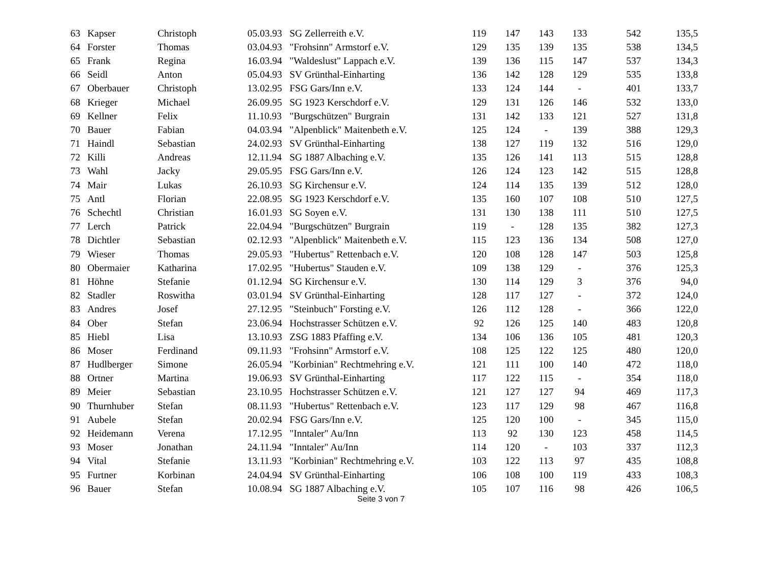| 63 | Kapser | Christoph | 05.03.93 | SG Zellerreith e.V. | 119 | 147 | 143 | 133 | 542 | 135,5 |
| 64 | Forster | Thomas | 03.04.93 | "Frohsinn" Armstorf e.V. | 129 | 135 | 139 | 135 | 538 | 134,5 |
| 65 | Frank | Regina | 16.03.94 | "Waldeslust" Lappach e.V. | 139 | 136 | 115 | 147 | 537 | 134,3 |
| 66 | Seidl | Anton | 05.04.93 | SV Grünthal-Einharting | 136 | 142 | 128 | 129 | 535 | 133,8 |
| 67 | Oberbauer | Christoph | 13.02.95 | FSG Gars/Inn e.V. | 133 | 124 | 144 | - | 401 | 133,7 |
| 68 | Krieger | Michael | 26.09.95 | SG 1923 Kerschdorf e.V. | 129 | 131 | 126 | 146 | 532 | 133,0 |
| 69 | Kellner | Felix | 11.10.93 | "Burgschützen" Burgrain | 131 | 142 | 133 | 121 | 527 | 131,8 |
| 70 | Bauer | Fabian | 04.03.94 | "Alpenblick" Maitenbeth e.V. | 125 | 124 | - | 139 | 388 | 129,3 |
| 71 | Haindl | Sebastian | 24.02.93 | SV Grünthal-Einharting | 138 | 127 | 119 | 132 | 516 | 129,0 |
| 72 | Killi | Andreas | 12.11.94 | SG 1887 Albaching e.V. | 135 | 126 | 141 | 113 | 515 | 128,8 |
| 73 | Wahl | Jacky | 29.05.95 | FSG Gars/Inn e.V. | 126 | 124 | 123 | 142 | 515 | 128,8 |
| 74 | Mair | Lukas | 26.10.93 | SG Kirchensur e.V. | 124 | 114 | 135 | 139 | 512 | 128,0 |
| 75 | Antl | Florian | 22.08.95 | SG 1923 Kerschdorf e.V. | 135 | 160 | 107 | 108 | 510 | 127,5 |
| 76 | Schechtl | Christian | 16.01.93 | SG Soyen e.V. | 131 | 130 | 138 | 111 | 510 | 127,5 |
| 77 | Lerch | Patrick | 22.04.94 | "Burgschützen" Burgrain | 119 | - | 128 | 135 | 382 | 127,3 |
| 78 | Dichtler | Sebastian | 02.12.93 | "Alpenblick" Maitenbeth e.V. | 115 | 123 | 136 | 134 | 508 | 127,0 |
| 79 | Wieser | Thomas | 29.05.93 | "Hubertus" Rettenbach e.V. | 120 | 108 | 128 | 147 | 503 | 125,8 |
| 80 | Obermaier | Katharina | 17.02.95 | "Hubertus" Stauden e.V. | 109 | 138 | 129 | - | 376 | 125,3 |
| 81 | Höhne | Stefanie | 01.12.94 | SG Kirchensur e.V. | 130 | 114 | 129 | 3 | 376 | 94,0 |
| 82 | Stadler | Roswitha | 03.01.94 | SV Grünthal-Einharting | 128 | 117 | 127 | - | 372 | 124,0 |
| 83 | Andres | Josef | 27.12.95 | "Steinbuch" Forsting e.V. | 126 | 112 | 128 | - | 366 | 122,0 |
| 84 | Ober | Stefan | 23.06.94 | Hochstrasser Schützen e.V. | 92 | 126 | 125 | 140 | 483 | 120,8 |
| 85 | Hiebl | Lisa | 13.10.93 | ZSG 1883 Pfaffing e.V. | 134 | 106 | 136 | 105 | 481 | 120,3 |
| 86 | Moser | Ferdinand | 09.11.93 | "Frohsinn" Armstorf e.V. | 108 | 125 | 122 | 125 | 480 | 120,0 |
| 87 | Hudlberger | Simone | 26.05.94 | "Korbinian" Rechtmehring e.V. | 121 | 111 | 100 | 140 | 472 | 118,0 |
| 88 | Ortner | Martina | 19.06.93 | SV Grünthal-Einharting | 117 | 122 | 115 | - | 354 | 118,0 |
| 89 | Meier | Sebastian | 23.10.95 | Hochstrasser Schützen e.V. | 121 | 127 | 127 | 94 | 469 | 117,3 |
| 90 | Thurnhuber | Stefan | 08.11.93 | "Hubertus" Rettenbach e.V. | 123 | 117 | 129 | 98 | 467 | 116,8 |
| 91 | Aubele | Stefan | 20.02.94 | FSG Gars/Inn e.V. | 125 | 120 | 100 | - | 345 | 115,0 |
| 92 | Heidemann | Verena | 17.12.95 | "Inntaler" Au/Inn | 113 | 92 | 130 | 123 | 458 | 114,5 |
| 93 | Moser | Jonathan | 24.11.94 | "Inntaler" Au/Inn | 114 | 120 | - | 103 | 337 | 112,3 |
| 94 | Vital | Stefanie | 13.11.93 | "Korbinian" Rechtmehring e.V. | 103 | 122 | 113 | 97 | 435 | 108,8 |
| 95 | Furtner | Korbinan | 24.04.94 | SV Grünthal-Einharting | 106 | 108 | 100 | 119 | 433 | 108,3 |
| 96 | Bauer | Stefan | 10.08.94 | SG 1887 Albaching e.V. | 105 | 107 | 116 | 98 | 426 | 106,5 |
Seite 3 von 7